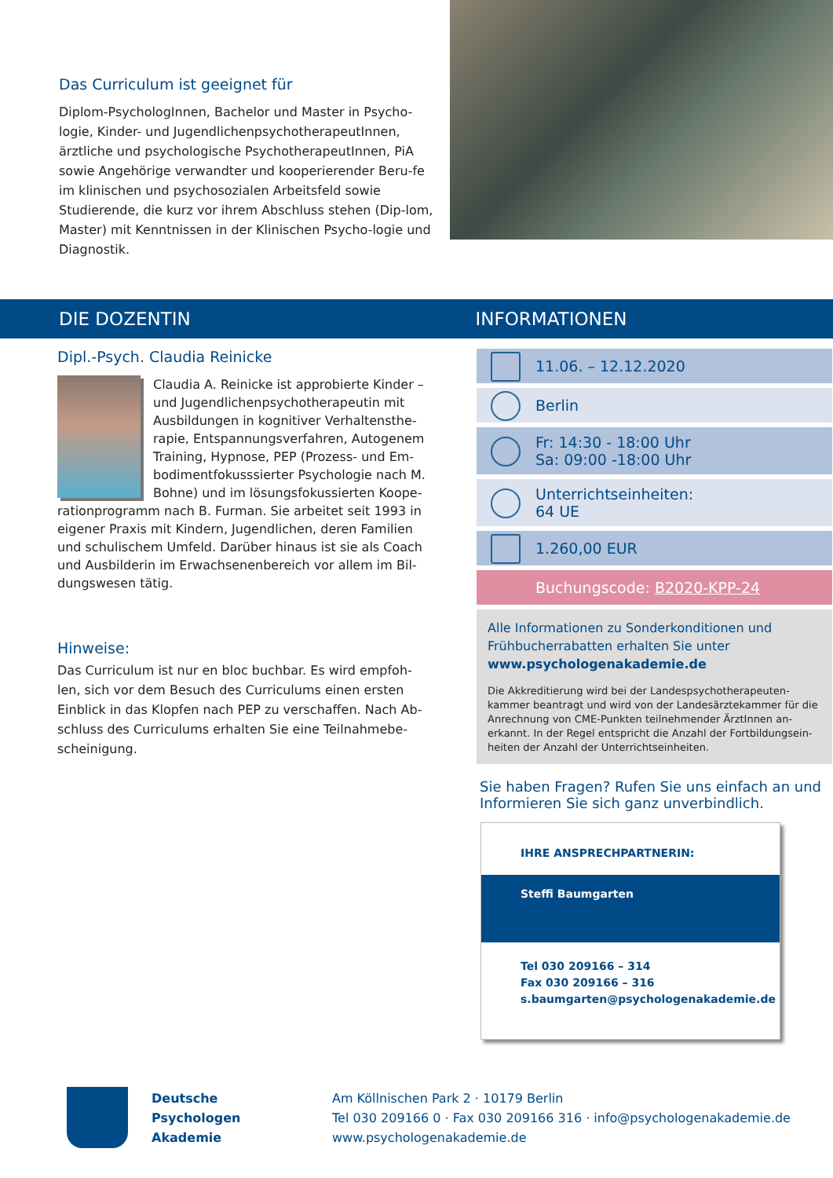Das Curriculum ist geeignet für
Diplom-PsychologInnen, Bachelor und Master in Psycho-logie, Kinder- und JugendlichenpsychotherapeutInnen, ärztliche und psychologische PsychotherapeutInnen, PiA sowie Angehörige verwandter und kooperierender Beru-fe im klinischen und psychosozialen Arbeitsfeld sowie Studierende, die kurz vor ihrem Abschluss stehen (Dip-lom, Master) mit Kenntnissen in der Klinischen Psycho-logie und Diagnostik.
DIE DOZENTIN INFORMATIONEN
Dipl.-Psych. Claudia Reinicke
Claudia A. Reinicke ist approbierte Kinder – und Jugendlichenpsychotherapeutin mit Ausbildungen in kognitiver Verhaltensthe-rapie, Entspannungsverfahren, Autogenem Training, Hypnose, PEP (Prozess- und Em-bodimentfokusssierter Psychologie nach M. Bohne) und im lösungsfokussierten Koope-rationprogramm nach B. Furman. Sie arbeitet seit 1993 in eigener Praxis mit Kindern, Jugendlichen, deren Familien und schulischem Umfeld. Darüber hinaus ist sie als Coach und Ausbilderin im Erwachsenenbereich vor allem im Bil-dungswesen tätig.
Hinweise:
Das Curriculum ist nur en bloc buchbar. Es wird empfoh-len, sich vor dem Besuch des Curriculums einen ersten Einblick in das Klopfen nach PEP zu verschaffen. Nach Ab-schluss des Curriculums erhalten Sie eine Teilnahmebe-scheinigung.
11.06. – 12.12.2020
Berlin
Fr: 14:30 - 18:00 Uhr
Sa: 09:00 -18:00 Uhr
Unterrichtseinheiten:
64 UE
1.260,00 EUR
Buchungscode: B2020-KPP-24
Alle Informationen zu Sonderkonditionen und Frühbucherrabatten erhalten Sie unter
www.psychologenakademie.de
Die Akkreditierung wird bei der Landespsychotherapeuten-kammer beantragt und wird von der Landesärztekammer für die Anrechnung von CME-Punkten teilnehmender ÄrztInnen an-erkannt. In der Regel entspricht die Anzahl der Fortbildungsein-heiten der Anzahl der Unterrichtseinheiten.
Sie haben Fragen? Rufen Sie uns einfach an und Informieren Sie sich ganz unverbindlich.
IHRE ANSPRECHPARTNERIN:
Steffi Baumgarten
Tel 030 209166 – 314
Fax 030 209166 – 316
s.baumgarten@psychologenakademie.de
Deutsche
Psychologen
Akademie
Am Köllnischen Park 2 · 10179 Berlin
Tel 030 209166 0 · Fax 030 209166 316 · info@psychologenakademie.de
www.psychologenakademie.de